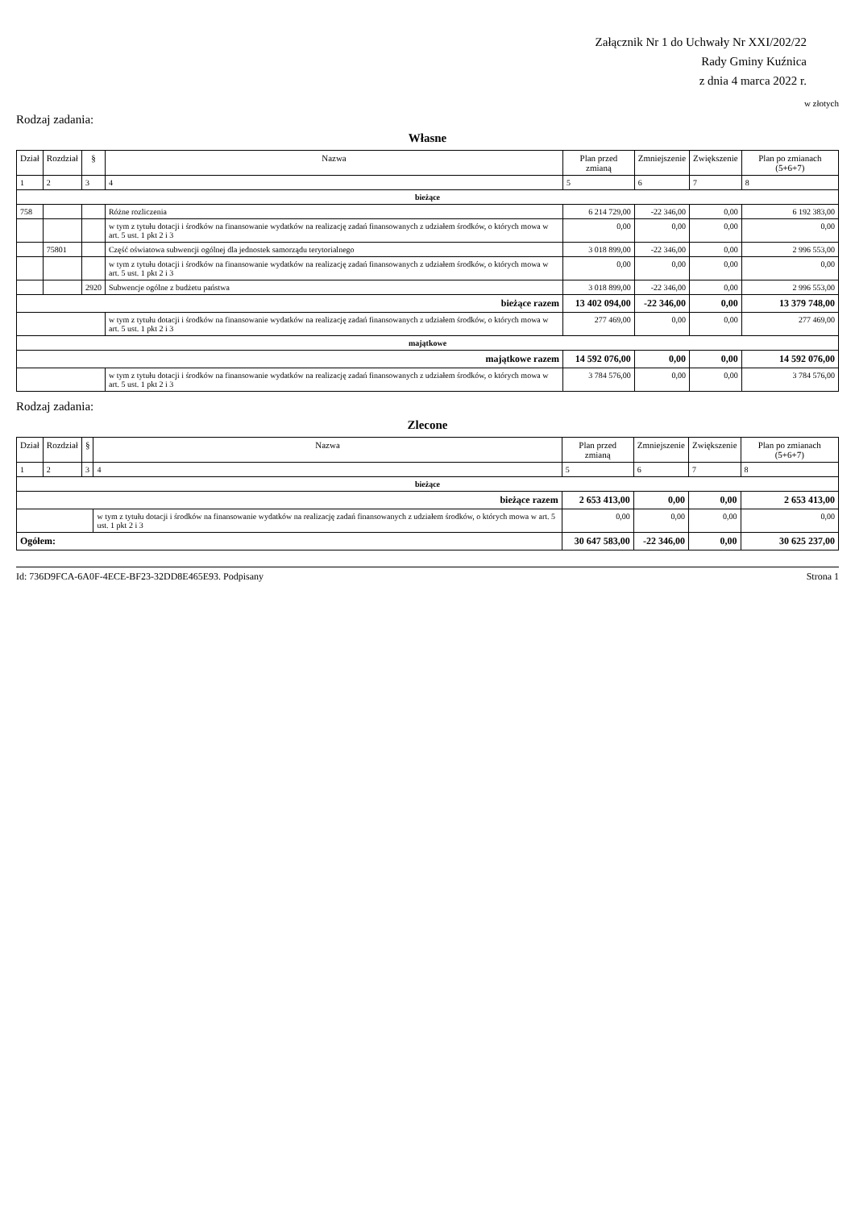Załącznik Nr 1 do Uchwały Nr XXI/202/22
Rady Gminy Kuźnica
z dnia 4 marca 2022 r.
w złotych
Rodzaj zadania:
Własne
| Dział | Rozdział | § | Nazwa | Plan przed zmianą | Zmniejszenie | Zwiększenie | Plan po zmianach (5+6+7) |
| --- | --- | --- | --- | --- | --- | --- | --- |
| 1 | 2 | 3 | 4 | 5 | 6 | 7 | 8 |
| bieżące | | | | | | | |
| 758 | | | Różne rozliczenia | 6 214 729,00 | -22 346,00 | 0,00 | 6 192 383,00 |
| | | | w tym z tytułu dotacji i środków na finansowanie wydatków na realizację zadań finansowanych z udziałem środków, o których mowa w art. 5 ust. 1 pkt 2 i 3 | 0,00 | 0,00 | 0,00 | 0,00 |
| | 75801 | | Część oświatowa subwencji ogólnej dla jednostek samorządu terytorialnego | 3 018 899,00 | -22 346,00 | 0,00 | 2 996 553,00 |
| | | | w tym z tytułu dotacji i środków na finansowanie wydatków na realizację zadań finansowanych z udziałem środków, o których mowa w art. 5 ust. 1 pkt 2 i 3 | 0,00 | 0,00 | 0,00 | 0,00 |
| | | 2920 | Subwencje ogólne z budżetu państwa | 3 018 899,00 | -22 346,00 | 0,00 | 2 996 553,00 |
| bieżące razem | | | | 13 402 094,00 | -22 346,00 | 0,00 | 13 379 748,00 |
| | | | w tym z tytułu dotacji i środków na finansowanie wydatków na realizację zadań finansowanych z udziałem środków, o których mowa w art. 5 ust. 1 pkt 2 i 3 | 277 469,00 | 0,00 | 0,00 | 277 469,00 |
| majątkowe | | | | | | | |
| majątkowe razem | | | | 14 592 076,00 | 0,00 | 0,00 | 14 592 076,00 |
| | | | w tym z tytułu dotacji i środków na finansowanie wydatków na realizację zadań finansowanych z udziałem środków, o których mowa w art. 5 ust. 1 pkt 2 i 3 | 3 784 576,00 | 0,00 | 0,00 | 3 784 576,00 |
Rodzaj zadania:
Zlecone
| Dział | Rozdział | § | Nazwa | Plan przed zmianą | Zmniejszenie | Zwiększenie | Plan po zmianach (5+6+7) |
| --- | --- | --- | --- | --- | --- | --- | --- |
| 1 | 2 | 3 | 4 | 5 | 6 | 7 | 8 |
| bieżące | | | | | | | |
| bieżące razem | | | | 2 653 413,00 | 0,00 | 0,00 | 2 653 413,00 |
| | | | w tym z tytułu dotacji i środków na finansowanie wydatków na realizację zadań finansowanych z udziałem środków, o których mowa w art. 5 ust. 1 pkt 2 i 3 | 0,00 | 0,00 | 0,00 | 0,00 |
| Ogółem: | | | | 30 647 583,00 | -22 346,00 | 0,00 | 30 625 237,00 |
Id: 736D9FCA-6A0F-4ECE-BF23-32DD8E465E93. Podpisany Strona 1